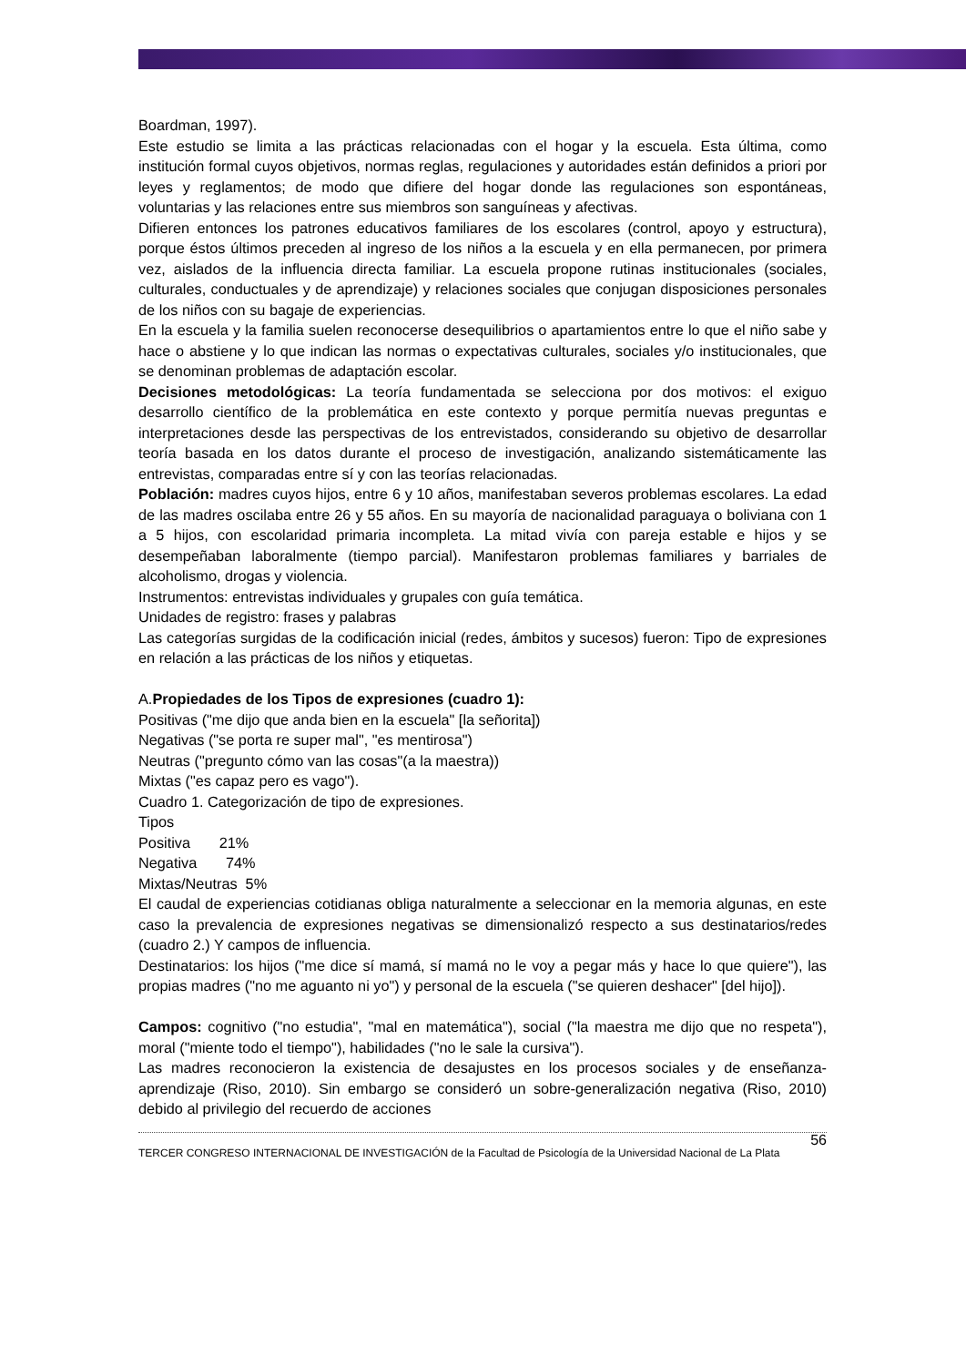Boardman, 1997).
Este estudio se limita a las prácticas relacionadas con el hogar y la escuela. Esta última, como institución formal cuyos objetivos, normas reglas, regulaciones y autoridades están definidos a priori por leyes y reglamentos; de modo que difiere del hogar donde las regulaciones son espontáneas, voluntarias y las relaciones entre sus miembros son sanguíneas y afectivas.
Difieren entonces los patrones educativos familiares de los escolares (control, apoyo y estructura), porque éstos últimos preceden al ingreso de los niños a la escuela y en ella permanecen, por primera vez, aislados de la influencia directa familiar. La escuela propone rutinas institucionales (sociales, culturales, conductuales y de aprendizaje) y relaciones sociales que conjugan disposiciones personales de los niños con su bagaje de experiencias.
En la escuela y la familia suelen reconocerse desequilibrios o apartamientos entre lo que el niño sabe y hace o abstiene y lo que indican las normas o expectativas culturales, sociales y/o institucionales, que se denominan problemas de adaptación escolar.
Decisiones metodológicas: La teoría fundamentada se selecciona por dos motivos: el exiguo desarrollo científico de la problemática en este contexto y porque permitía nuevas preguntas e interpretaciones desde las perspectivas de los entrevistados, considerando su objetivo de desarrollar teoría basada en los datos durante el proceso de investigación, analizando sistemáticamente las entrevistas, comparadas entre sí y con las teorías relacionadas.
Población: madres cuyos hijos, entre 6 y 10 años, manifestaban severos problemas escolares. La edad de las madres oscilaba entre 26 y 55 años. En su mayoría de nacionalidad paraguaya o boliviana con 1 a 5 hijos, con escolaridad primaria incompleta. La mitad vivía con pareja estable e hijos y se desempeñaban laboralmente (tiempo parcial). Manifestaron problemas familiares y barriales de alcoholismo, drogas y violencia.
Instrumentos: entrevistas individuales y grupales con guía temática.
Unidades de registro: frases y palabras
Las categorías surgidas de la codificación inicial (redes, ámbitos y sucesos) fueron: Tipo de expresiones en relación a las prácticas de los niños y etiquetas.
A.Propiedades de los Tipos de expresiones (cuadro 1):
Positivas ("me dijo que anda bien en la escuela" [la señorita])
Negativas ("se porta re super mal", "es mentirosa")
Neutras ("pregunto cómo van las cosas"(a la maestra))
Mixtas ("es capaz pero es vago").
Cuadro 1. Categorización de tipo de expresiones.
Tipos
Positiva 21%
Negativa 74%
Mixtas/Neutras 5%
El caudal de experiencias cotidianas obliga naturalmente a seleccionar en la memoria algunas, en este caso la prevalencia de expresiones negativas se dimensionalizó respecto a sus destinatarios/redes (cuadro 2.) Y campos de influencia.
Destinatarios: los hijos ("me dice sí mamá, sí mamá no le voy a pegar más y hace lo que quiere"), las propias madres ("no me aguanto ni yo") y personal de la escuela ("se quieren deshacer" [del hijo]).
Campos: cognitivo ("no estudia", "mal en matemática"), social ("la maestra me dijo que no respeta"), moral ("miente todo el tiempo"), habilidades ("no le sale la cursiva").
Las madres reconocieron la existencia de desajustes en los procesos sociales y de enseñanza-aprendizaje (Riso, 2010). Sin embargo se consideró un sobre-generalización negativa (Riso, 2010) debido al privilegio del recuerdo de acciones
56
TERCER CONGRESO INTERNACIONAL DE INVESTIGACIÓN de la Facultad de Psicología de la Universidad Nacional de La Plata